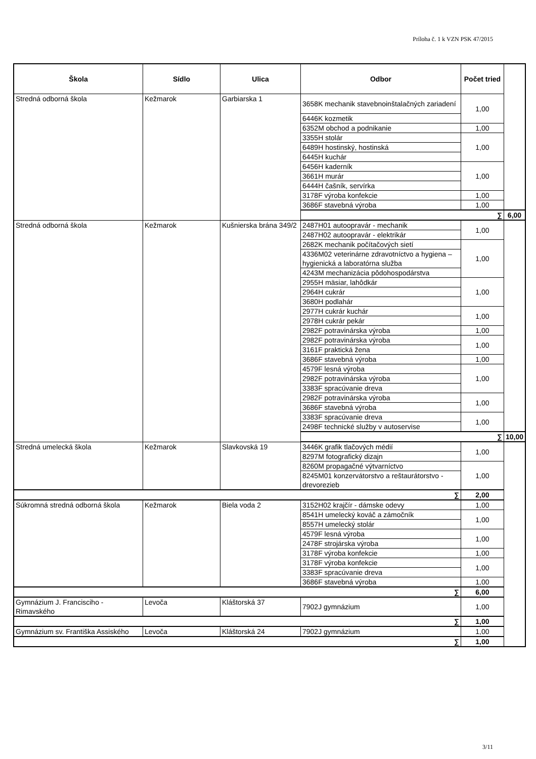Príloha č. 1 k VZN PSK 47/2015
| Škola | Sídlo | Ulica | Odbor | Počet tried | |
| --- | --- | --- | --- | --- | --- |
| Stredná odborná škola | Kežmarok | Garbiarska 1 | 3658K mechanik stavebnoinštalačných zariadení | 1,00 | |
| | | | 6446K kozmetik | | |
| | | | 6352M obchod a podnikanie | 1,00 | |
| | | | 3355H stolár | 1,00 | |
| | | | 6489H hostinský, hostinská | | |
| | | | 6445H kuchár | | |
| | | | 6456H kaderník | 1,00 | |
| | | | 3661H murár | | |
| | | | 6444H čašník, servírka | | |
| | | | 3178F výroba konfekcie | 1,00 | |
| | | | 3686F stavebná výroba | 1,00 | |
| | | | ∑ | | 6,00 |
| Stredná odborná škola | Kežmarok | Kušnierska brána 349/2 | 2487H01 autoopravár - mechanik | 1,00 | |
| | | | 2487H02 autoopravár - elektrikár | | |
| | | | 2682K mechanik počítačových sietí | 1,00 | |
| | | | 4336M02 veterinárne zdravotníctvo a hygiena – hygienická a laboratórna služba | | |
| | | | 4243M mechanizácia pôdohospodárstva | | |
| | | | 2955H mäsiar, lahôdkár | 1,00 | |
| | | | 2964H cukrár | | |
| | | | 3680H podlahár | | |
| | | | 2977H cukrár kuchár | 1,00 | |
| | | | 2978H cukrár pekár | | |
| | | | 2982F potravinárska výroba | 1,00 | |
| | | | 2982F potravinárska výroba | 1,00 | |
| | | | 3161F praktická žena | | |
| | | | 3686F stavebná výroba | 1,00 | |
| | | | 4579F lesná výroba | 1,00 | |
| | | | 2982F potravinárska výroba | | |
| | | | 3383F spracúvanie dreva | | |
| | | | 2982F potravinárska výroba | 1,00 | |
| | | | 3686F stavebná výroba | | |
| | | | 3383F spracúvanie dreva | 1,00 | |
| | | | 2498F technické služby v autoservise | | |
| | | | ∑ | | 10,00 |
| Stredná umelecká škola | Kežmarok | Slavkovská 19 | 3446K grafik tlačových médií | 1,00 | |
| | | | 8297M fotografický dizajn | | |
| | | | 8260M propagačné výtvarníctvo | 1,00 | |
| | | | 8245M01 konzervátorstvo a reštaurátorstvo - drevorezieb | | |
| ∑ | | | | 2,00 | |
| Súkromná stredná odborná škola | Kežmarok | Biela voda 2 | 3152H02 krajčír - dámske odevy | 1,00 | |
| | | | 8541H umelecký kováč a zámočník | 1,00 | |
| | | | 8557H umelecký stolár | | |
| | | | 4579F lesná výroba | 1,00 | |
| | | | 2478F strojárska výroba | | |
| | | | 3178F výroba konfekcie | 1,00 | |
| | | | 3178F výroba konfekcie | 1,00 | |
| | | | 3383F spracúvanie dreva | | |
| | | | 3686F stavebná výroba | 1,00 | |
| ∑ | | | | 6,00 | |
| Gymnázium J. Francisciho - Rimavského | Levoča | Kláštorská 37 | 7902J gymnázium | 1,00 | |
| ∑ | | | | 1,00 | |
| Gymnázium sv. Františka Assiského | Levoča | Kláštorská 24 | 7902J gymnázium | 1,00 | |
| ∑ | | | | 1,00 | |
3/11